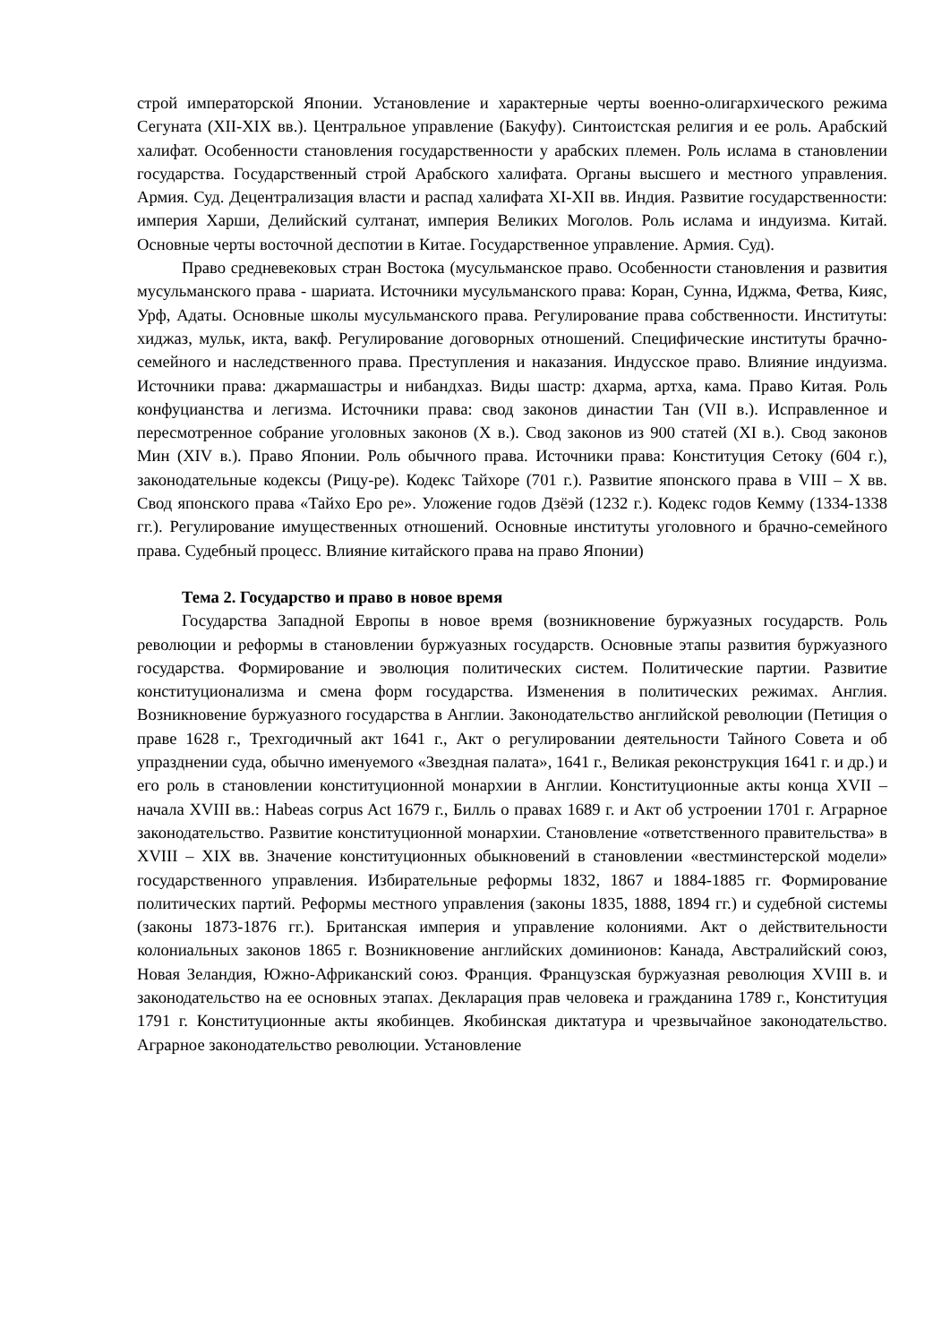строй императорской Японии. Установление и характерные черты военно-олигархического режима Сегуната (XII-XIX вв.). Центральное управление (Бакуфу). Синтоистская религия и ее роль. Арабский халифат. Особенности становления государственности у арабских племен. Роль ислама в становлении государства. Государственный строй Арабского халифата. Органы высшего и местного управления. Армия. Суд. Децентрализация власти и распад халифата XI-XII вв. Индия. Развитие государственности: империя Харши, Делийский султанат, империя Великих Моголов. Роль ислама и индуизма. Китай. Основные черты восточной деспотии в Китае. Государственное управление. Армия. Суд).
Право средневековых стран Востока (мусульманское право. Особенности становления и развития мусульманского права - шариата. Источники мусульманского права: Коран, Сунна, Иджма, Фетва, Кияс, Урф, Адаты. Основные школы мусульманского права. Регулирование права собственности. Институты: хиджаз, мульк, икта, вакф. Регулирование договорных отношений. Специфические институты брачно-семейного и наследственного права. Преступления и наказания. Индусское право. Влияние индуизма. Источники права: джармашастры и нибандхаз. Виды шастр: дхарма, артха, кама. Право Китая. Роль конфуцианства и легизма. Источники права: свод законов династии Тан (VII в.). Исправленное и пересмотренное собрание уголовных законов (X в.). Свод законов из 900 статей (XI в.). Свод законов Мин (XIV в.). Право Японии. Роль обычного права. Источники права: Конституция Сетоку (604 г.), законодательные кодексы (Рицу-ре). Кодекс Тайхоре (701 г.). Развитие японского права в VIII – X вв. Свод японского права «Тайхо Еро ре». Уложение годов Дзёэй (1232 г.). Кодекс годов Кемму (1334-1338 гг.). Регулирование имущественных отношений. Основные институты уголовного и брачно-семейного права. Судебный процесс. Влияние китайского права на право Японии)
Тема 2. Государство и право в новое время
Государства Западной Европы в новое время (возникновение буржуазных государств. Роль революции и реформы в становлении буржуазных государств. Основные этапы развития буржуазного государства. Формирование и эволюция политических систем. Политические партии. Развитие конституционализма и смена форм государства. Изменения в политических режимах. Англия. Возникновение буржуазного государства в Англии. Законодательство английской революции (Петиция о праве 1628 г., Трехгодичный акт 1641 г., Акт о регулировании деятельности Тайного Совета и об упразднении суда, обычно именуемого «Звездная палата», 1641 г., Великая реконструкция 1641 г. и др.) и его роль в становлении конституционной монархии в Англии. Конституционные акты конца XVII – начала XVIII вв.: Habeas corpus Act 1679 г., Билль о правах 1689 г. и Акт об устроении 1701 г. Аграрное законодательство. Развитие конституционной монархии. Становление «ответственного правительства» в XVIII – XIX вв. Значение конституционных обыкновений в становлении «вестминстерской модели» государственного управления. Избирательные реформы 1832, 1867 и 1884-1885 гг. Формирование политических партий. Реформы местного управления (законы 1835, 1888, 1894 гг.) и судебной системы (законы 1873-1876 гг.). Британская империя и управление колониями. Акт о действительности колониальных законов 1865 г. Возникновение английских доминионов: Канада, Австралийский союз, Новая Зеландия, Южно-Африканский союз. Франция. Французская буржуазная революция XVIII в. и законодательство на ее основных этапах. Декларация прав человека и гражданина 1789 г., Конституция 1791 г. Конституционные акты якобинцев. Якобинская диктатура и чрезвычайное законодательство. Аграрное законодательство революции. Установление